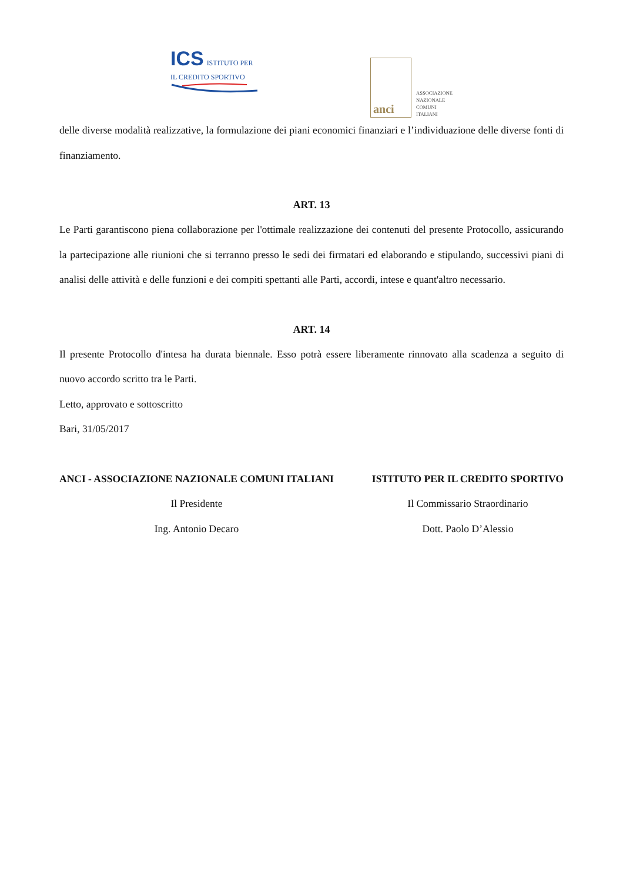ICS ISTITUTO PER
IL CREDITO SPORTIVO
anci
ASSOCIAZIONE
NAZIONALE
COMUNI
ITALIANI
delle diverse modalità realizzative, la formulazione dei piani economici finanziari e l’individuazione delle diverse fonti di finanziamento.
ART. 13
Le Parti garantiscono piena collaborazione per l'ottimale realizzazione dei contenuti del presente Protocollo, assicurando la partecipazione alle riunioni che si terranno presso le sedi dei firmatari ed elaborando e stipulando, successivi piani di analisi delle attività e delle funzioni e dei compiti spettanti alle Parti, accordi, intese e quant'altro necessario.
ART. 14
Il presente Protocollo d'intesa ha durata biennale. Esso potrà essere liberamente rinnovato alla scadenza a seguito di nuovo accordo scritto tra le Parti.
Letto, approvato e sottoscritto
Bari, 31/05/2017
ANCI - ASSOCIAZIONE NAZIONALE COMUNI ITALIANI
Il Presidente
Ing. Antonio Decaro
ISTITUTO PER IL CREDITO SPORTIVO
Il Commissario Straordinario
Dott. Paolo D’Alessio